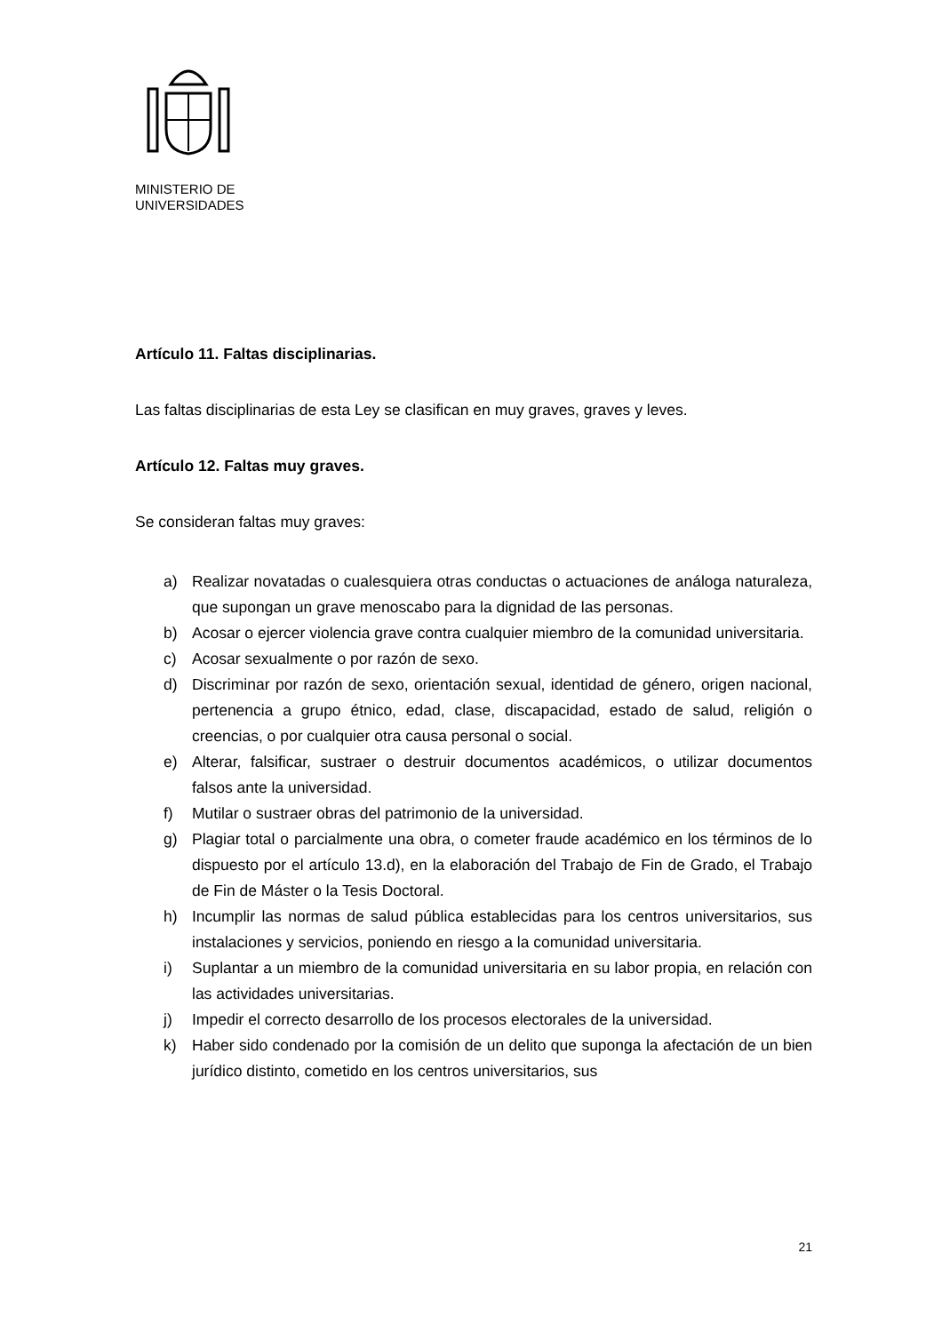MINISTERIO DE
UNIVERSIDADES
Artículo 11. Faltas disciplinarias.
Las faltas disciplinarias de esta Ley se clasifican en muy graves, graves y leves.
Artículo 12. Faltas muy graves.
Se consideran faltas muy graves:
a) Realizar novatadas o cualesquiera otras conductas o actuaciones de análoga naturaleza, que supongan un grave menoscabo para la dignidad de las personas.
b) Acosar o ejercer violencia grave contra cualquier miembro de la comunidad universitaria.
c) Acosar sexualmente o por razón de sexo.
d) Discriminar por razón de sexo, orientación sexual, identidad de género, origen nacional, pertenencia a grupo étnico, edad, clase, discapacidad, estado de salud, religión o creencias, o por cualquier otra causa personal o social.
e) Alterar, falsificar, sustraer o destruir documentos académicos, o utilizar documentos falsos ante la universidad.
f) Mutilar o sustraer obras del patrimonio de la universidad.
g) Plagiar total o parcialmente una obra, o cometer fraude académico en los términos de lo dispuesto por el artículo 13.d), en la elaboración del Trabajo de Fin de Grado, el Trabajo de Fin de Máster o la Tesis Doctoral.
h) Incumplir las normas de salud pública establecidas para los centros universitarios, sus instalaciones y servicios, poniendo en riesgo a la comunidad universitaria.
i) Suplantar a un miembro de la comunidad universitaria en su labor propia, en relación con las actividades universitarias.
j) Impedir el correcto desarrollo de los procesos electorales de la universidad.
k) Haber sido condenado por la comisión de un delito que suponga la afectación de un bien jurídico distinto, cometido en los centros universitarios, sus
21